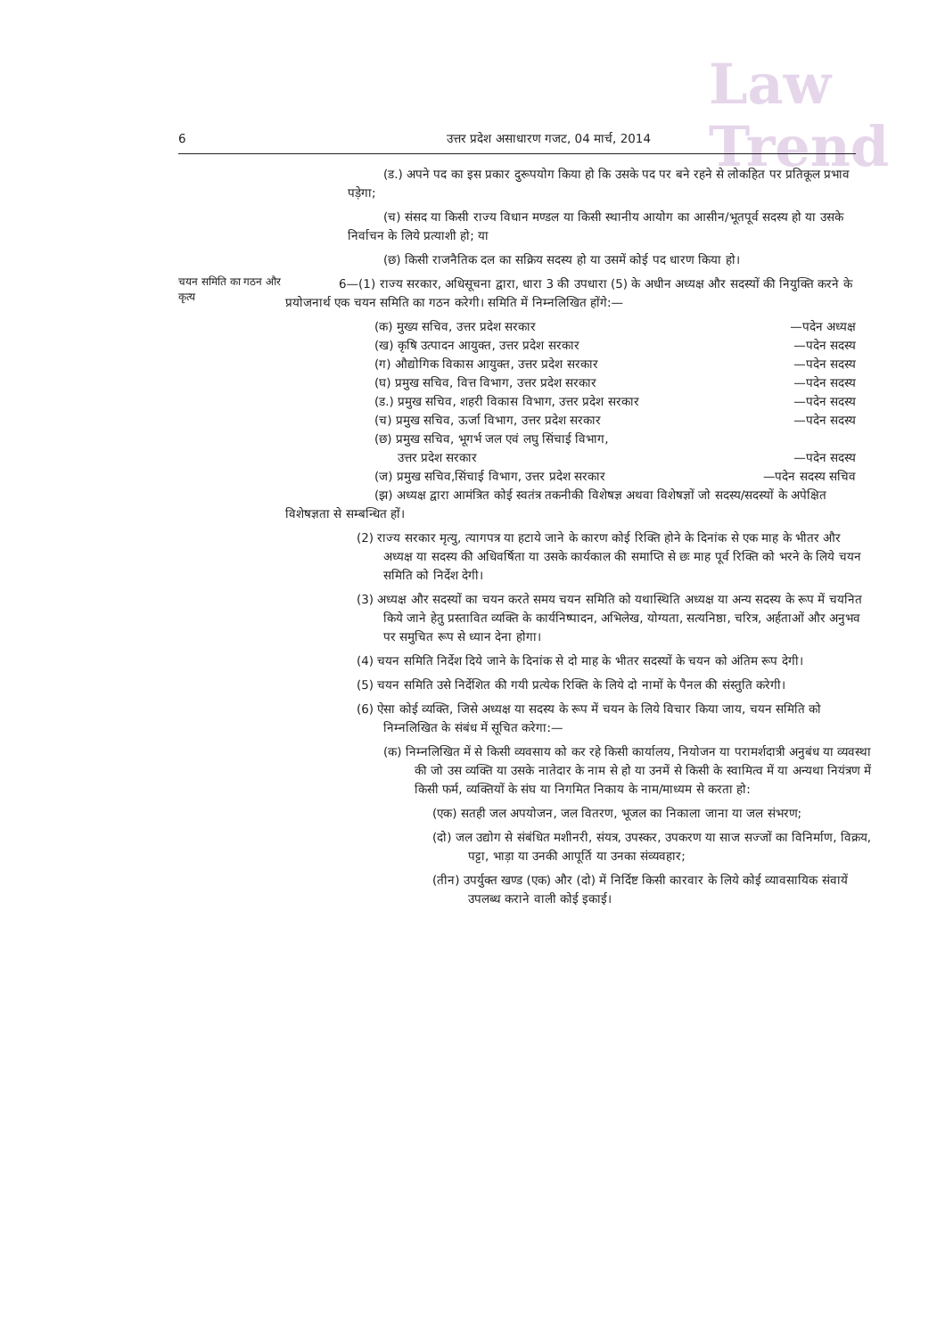Law
Trend
6 उत्तर प्रदेश असाधारण गजट, 04 मार्च, 2014
(ड.) अपने पद का इस प्रकार दुरूपयोग किया हो कि उसके पद पर बने रहने से लोकहित पर प्रतिकूल प्रभाव पड़ेगा;
(च) संसद या किसी राज्य विधान मण्डल या किसी स्थानीय आयोग का आसीन/भूतपूर्व सदस्य हो या उसके निर्वाचन के लिये प्रत्याशी हो; या
(छ) किसी राजनैतिक दल का सक्रिय सदस्य हो या उसमें कोई पद धारण किया हो।
चयन समिति का गठन और कृत्य
6—(1) राज्य सरकार, अधिसूचना द्वारा, धारा 3 की उपधारा (5) के अधीन अध्यक्ष और सदस्यों की नियुक्ति करने के प्रयोजनार्थ एक चयन समिति का गठन करेगी। समिति में निम्नलिखित होंगे:—
(क) मुख्य सचिव, उत्तर प्रदेश सरकार —पदेन अध्यक्ष
(ख) कृषि उत्पादन आयुक्त, उत्तर प्रदेश सरकार —पदेन सदस्य
(ग) औद्योगिक विकास आयुक्त, उत्तर प्रदेश सरकार —पदेन सदस्य
(घ) प्रमुख सचिव, वित्त विभाग, उत्तर प्रदेश सरकार —पदेन सदस्य
(ड.) प्रमुख सचिव, शहरी विकास विभाग, उत्तर प्रदेश सरकार —पदेन सदस्य
(च) प्रमुख सचिव, ऊर्जा विभाग, उत्तर प्रदेश सरकार —पदेन सदस्य
(छ) प्रमुख सचिव, भूगर्भ जल एवं लघु सिंचाई विभाग,
उत्तर प्रदेश सरकार
—पदेन सदस्य
(ज) प्रमुख सचिव,सिंचाई विभाग, उत्तर प्रदेश सरकार —पदेन सदस्य सचिव
(झ) अध्यक्ष द्वारा आमंत्रित कोई स्वतंत्र तकनीकी विशेषज्ञ अथवा विशेषज्ञों जो सदस्य/सदस्यों के अपेक्षित विशेषज्ञता से सम्बन्धित हों।
(2) राज्य सरकार मृत्यु, त्यागपत्र या हटाये जाने के कारण कोई रिक्ति होने के दिनांक से एक माह के भीतर और अध्यक्ष या सदस्य की अधिवर्षिता या उसके कार्यकाल की समाप्ति से छः माह पूर्व रिक्ति को भरने के लिये चयन समिति को निर्देश देगी।
(3) अध्यक्ष और सदस्यों का चयन करते समय चयन समिति को यथास्थिति अध्यक्ष या अन्य सदस्य के रूप में चयनित किये जाने हेतु प्रस्तावित व्यक्ति के कार्यनिष्पादन, अभिलेख, योग्यता, सत्यनिष्ठा, चरित्र, अर्हताओं और अनुभव पर समुचित रूप से ध्यान देना होगा।
(4) चयन समिति निर्देश दिये जाने के दिनांक से दो माह के भीतर सदस्यों के चयन को अंतिम रूप देगी।
(5) चयन समिति उसे निर्देशित की गयी प्रत्येक रिक्ति के लिये दो नामों के पैनल की संस्तुति करेगी।
(6) ऐसा कोई व्यक्ति, जिसे अध्यक्ष या सदस्य के रूप में चयन के लिये विचार किया जाय, चयन समिति को निम्नलिखित के संबंध में सूचित करेगा:—
(क) निम्नलिखित में से किसी व्यवसाय को कर रहे किसी कार्यालय, नियोजन या परामर्शदात्री अनुबंध या व्यवस्था की जो उस व्यक्ति या उसके नातेदार के नाम से हो या उनमें से किसी के स्वामित्व में या अन्यथा नियंत्रण में किसी फर्म, व्यक्तियों के संघ या निगमित निकाय के नाम/माध्यम से करता हो:
(एक) सतही जल अपयोजन, जल वितरण, भूजल का निकाला जाना या जल संभरण;
(दो) जल उद्योग से संबंधित मशीनरी, संयत्र, उपस्कर, उपकरण या साज सज्जों का विनिर्माण, विक्रय, पट्टा, भाड़ा या उनकी आपूर्ति या उनका संव्यवहार;
(तीन) उपर्युक्त खण्ड (एक) और (दो) में निर्दिष्ट किसी कारवार के लिये कोई व्यावसायिक संवायें उपलब्ध कराने वाली कोई इकाई।